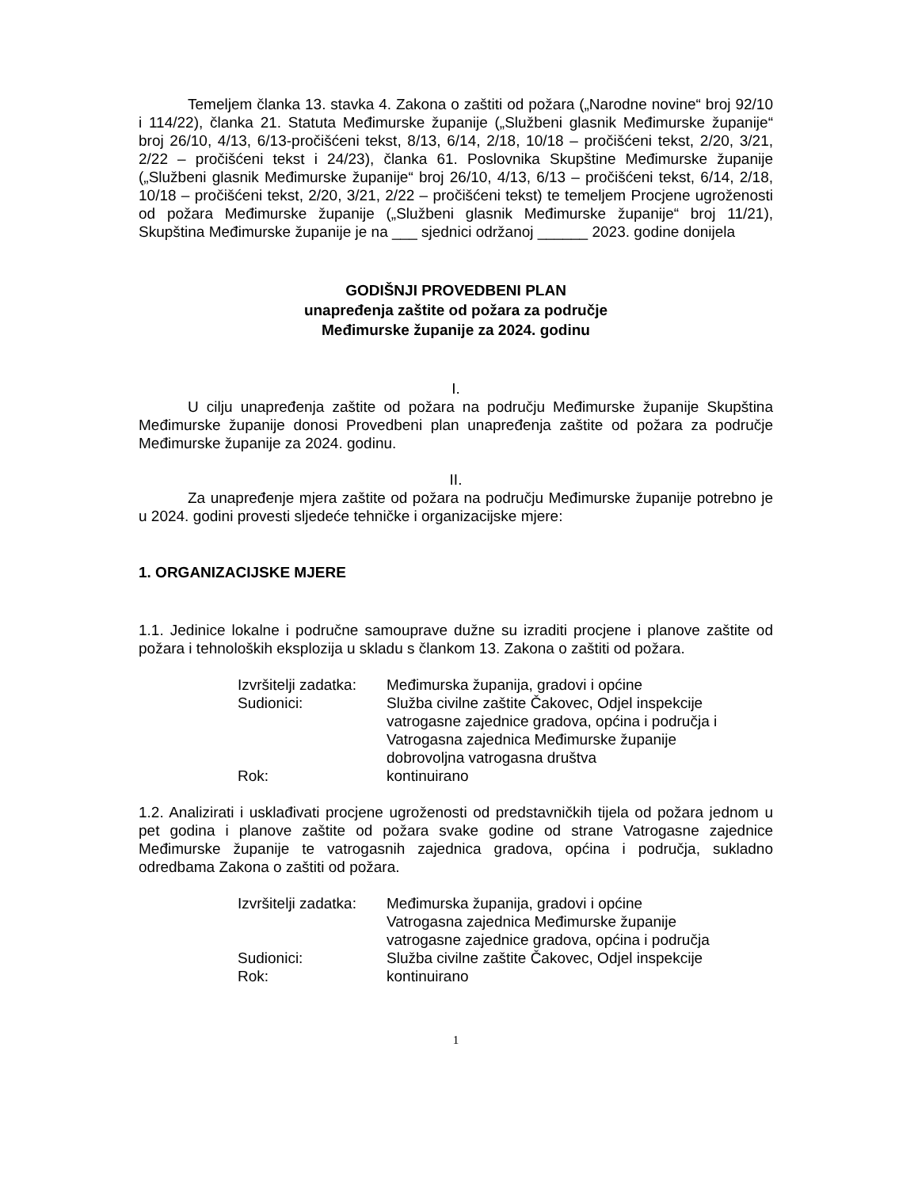Temeljem članka 13. stavka 4. Zakona o zaštiti od požara („Narodne novine“ broj 92/10 i 114/22), članka 21. Statuta Međimurske županije („Službeni glasnik Međimurske županije“ broj 26/10, 4/13, 6/13-pročišćeni tekst, 8/13, 6/14, 2/18, 10/18 – pročišćeni tekst, 2/20, 3/21, 2/22 – pročišćeni tekst i 24/23), članka 61. Poslovnika Skupštine Međimurske županije („Službeni glasnik Međimurske županije“ broj 26/10, 4/13, 6/13 – pročišćeni tekst, 6/14, 2/18, 10/18 – pročišćeni tekst, 2/20, 3/21, 2/22 – pročišćeni tekst) te temeljem Procjene ugroženosti od požara Međimurske županije („Službeni glasnik Međimurske županije“ broj 11/21), Skupština Međimurske županije je na ___ sjednici održanoj ______ 2023. godine donijela
GODIŠNJI PROVEDBENI PLAN
unapređenja zaštite od požara za područje
Međimurske županije za 2024. godinu
I.
U cilju unapređenja zaštite od požara na području Međimurske županije Skupština Međimurske županije donosi Provedbeni plan unapređenja zaštite od požara za područje Međimurske županije za 2024. godinu.
II.
Za unapređenje mjera zaštite od požara na području Međimurske županije potrebno je u 2024. godini provesti sljedeće tehničke i organizacijske mjere:
1. ORGANIZACIJSKE MJERE
1.1. Jedinice lokalne i područne samouprave dužne su izraditi procjene i planove zaštite od požara i tehnoloških eksplozija u skladu s člankom 13. Zakona o zaštiti od požara.
| Izvršitelji zadatka: | Međimurska županija, gradovi i općine |
| Sudionici: | Služba civilne zaštite Čakovec, Odjel inspekcije vatrogasne zajednice gradova, općina i područja i Vatrogasna zajednica Međimurske županije dobrovoljna vatrogasna društva |
| Rok: | kontinuirano |
1.2. Analizirati i usklađivati procjene ugroženosti od predstavničkih tijela od požara jednom u pet godina i planove zaštite od požara svake godine od strane Vatrogasne zajednice Međimurske županije te vatrogasnih zajednica gradova, općina i područja, sukladno odredbama Zakona o zaštiti od požara.
| Izvršitelji zadatka: | Međimurska županija, gradovi i općine Vatrogasna zajednica Međimurske županije vatrogasne zajednice gradova, općina i područja |
| Sudionici: | Služba civilne zaštite Čakovec, Odjel inspekcije |
| Rok: | kontinuirano |
1